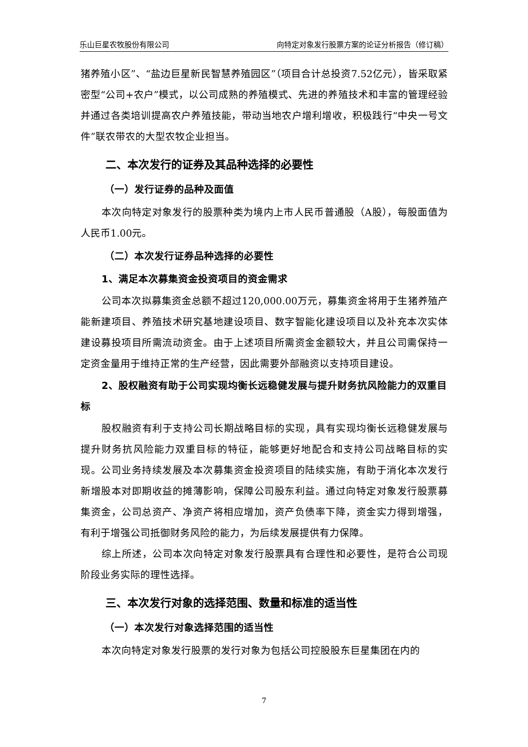乐山巨星农牧股份有限公司 向特定对象发行股票方案的论证分析报告（修订稿）
猪养殖小区”、“盐边巨星新民智慧养殖园区”（项目合计总投资7.52亿元），皆采取紧密型“公司+农户”模式，以公司成熟的养殖模式、先进的养殖技术和丰富的管理经验并通过各类培训提高农户养殖技能，带动当地农户增利增收，积极践行“中央一号文件”联农带农的大型农牧企业担当。
二、本次发行的证券及其品种选择的必要性
（一）发行证券的品种及面值
本次向特定对象发行的股票种类为境内上市人民币普通股（A股），每股面值为人民币1.00元。
（二）本次发行证券品种选择的必要性
1、满足本次募集资金投资项目的资金需求
公司本次拟募集资金总额不超过120,000.00万元，募集资金将用于生猪养殖产能新建项目、养殖技术研究基地建设项目、数字智能化建设项目以及补充本次实体建设募投项目所需流动资金。由于上述项目所需资金金额较大，并且公司需保持一定资金量用于维持正常的生产经营，因此需要外部融资以支持项目建设。
2、股权融资有助于公司实现均衡长远稳健发展与提升财务抗风险能力的双重目标
股权融资有利于支持公司长期战略目标的实现，具有实现均衡长远稳健发展与提升财务抗风险能力双重目标的特征，能够更好地配合和支持公司战略目标的实现。公司业务持续发展及本次募集资金投资项目的陆续实施，有助于消化本次发行新增股本对即期收益的摊薄影响，保障公司股东利益。通过向特定对象发行股票募集资金，公司总资产、净资产将相应增加，资产负债率下降，资金实力得到增强，有利于增强公司抵御财务风险的能力，为后续发展提供有力保障。
综上所述，公司本次向特定对象发行股票具有合理性和必要性，是符合公司现阶段业务实际的理性选择。
三、本次发行对象的选择范围、数量和标准的适当性
（一）本次发行对象选择范围的适当性
本次向特定对象发行股票的发行对象为包括公司控股股东巨星集团在内的
7